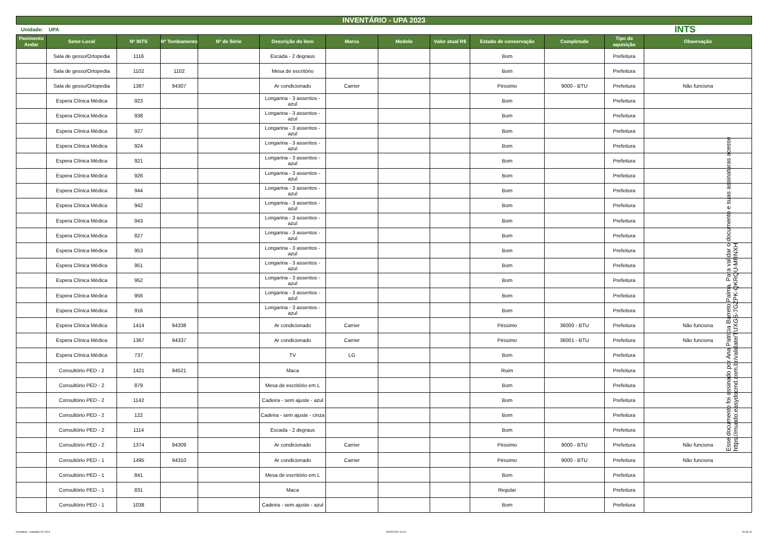INVENTÁRIO - UPA 2023
Unidade: UPA INTS
| Pavimento Andar | Setor-Local | Nº INTS | Nº Tombamento | Nº de Série | Descrição do item | Marca | Modelo | Valor atual R$ | Estado de conservação | Completude | Tipo da aquisição | Observação |
| --- | --- | --- | --- | --- | --- | --- | --- | --- | --- | --- | --- | --- |
| | Sala de gesso/Ortopedia | 1116 | | | Escada - 2 degraus | | | | Bom | | Prefeitura | |
| | Sala de gesso/Ortopedia | 1102 | 1102 | | Mesa de escritório | | | | Bom | | Prefeitura | |
| | Sala de gesso/Ortopedia | 1387 | 94307 | | Ar condicionado | Carrier | | | Péssimo | 9000 - BTU | Prefeitura | Não funciona |
| | Espera Clínica Médica | 923 | | | Longarina - 3 assentos - azul | | | | Bom | | Prefeitura | |
| | Espera Clínica Médica | 938 | | | Longarina - 3 assentos - azul | | | | Bom | | Prefeitura | |
| | Espera Clínica Médica | 927 | | | Longarina - 3 assentos - azul | | | | Bom | | Prefeitura | |
| | Espera Clínica Médica | 924 | | | Longarina - 3 assentos - azul | | | | Bom | | Prefeitura | |
| | Espera Clínica Médica | 921 | | | Longarina - 3 assentos - azul | | | | Bom | | Prefeitura | |
| | Espera Clínica Médica | 926 | | | Longarina - 3 assentos - azul | | | | Bom | | Prefeitura | |
| | Espera Clínica Médica | 944 | | | Longarina - 3 assentos - azul | | | | Bom | | Prefeitura | |
| | Espera Clínica Médica | 942 | | | Longarina - 3 assentos - azul | | | | Bom | | Prefeitura | |
| | Espera Clínica Médica | 943 | | | Longarina - 3 assentos - azul | | | | Bom | | Prefeitura | |
| | Espera Clínica Médica | 827 | | | Longarina - 3 assentos - azul | | | | Bom | | Prefeitura | |
| | Espera Clínica Médica | 953 | | | Longarina - 3 assentos - azul | | | | Bom | | Prefeitura | |
| | Espera Clínica Médica | 951 | | | Longarina - 3 assentos - azul | | | | Bom | | Prefeitura | |
| | Espera Clínica Médica | 952 | | | Longarina - 3 assentos - azul | | | | Bom | | Prefeitura | |
| | Espera Clínica Médica | 956 | | | Longarina - 3 assentos - azul | | | | Bom | | Prefeitura | |
| | Espera Clínica Médica | 916 | | | Longarina - 3 assentos - azul | | | | Bom | | Prefeitura | |
| | Espera Clínica Médica | 1414 | 94338 | | Ar condicionado | Carrier | | | Péssimo | 36000 - BTU | Prefeitura | Não funciona |
| | Espera Clínica Médica | 1367 | 94337 | | Ar condicionado | Carrier | | | Péssimo | 36001 - BTU | Prefeitura | Não funciona |
| | Espera Clínica Médica | 737 | | | TV | LG | | | Bom | | Prefeitura | |
| | Consultório PED - 2 | 1421 | 94521 | | Maca | | | | Ruim | | Prefeitura | |
| | Consultório PED - 2 | 879 | | | Mesa de escritório em L | | | | Bom | | Prefeitura | |
| | Consultório PED - 2 | 1142 | | | Cadeira - sem ajuste - azul | | | | Bom | | Prefeitura | |
| | Consultório PED - 2 | 122 | | | Cadeira - sem ajuste - cinza | | | | Bom | | Prefeitura | |
| | Consultório PED - 2 | 1114 | | | Escada - 2 degraus | | | | Bom | | Prefeitura | |
| | Consultório PED - 2 | 1374 | 94309 | | Ar condicionado | Carrier | | | Péssimo | 9000 - BTU | Prefeitura | Não funciona |
| | Consultório PED - 1 | 1495 | 94310 | | Ar condicionado | Carrier | | | Péssimo | 9000 - BTU | Prefeitura | Não funciona |
| | Consultório PED - 1 | 841 | | | Mesa de escritório em L | | | | Bom | | Prefeitura | |
| | Consultório PED - 1 | 831 | | | Maca | | | | Regular | | Prefeitura | |
| | Consultório PED - 1 | 1038 | | | Cadeira - sem ajuste - azul | | | | Bom | | Prefeitura | |
Esse documento foi assinado por Ana Patricia Barreto Palma. Para validar o documento e suas assinaturas acesse https://mundo.easydocmd.com.br/validate/TUXGS-7GZPK-QKRQU-MRNXH
Inventário - unidades 02-2024 30/04/2024 10:10 20 de 22